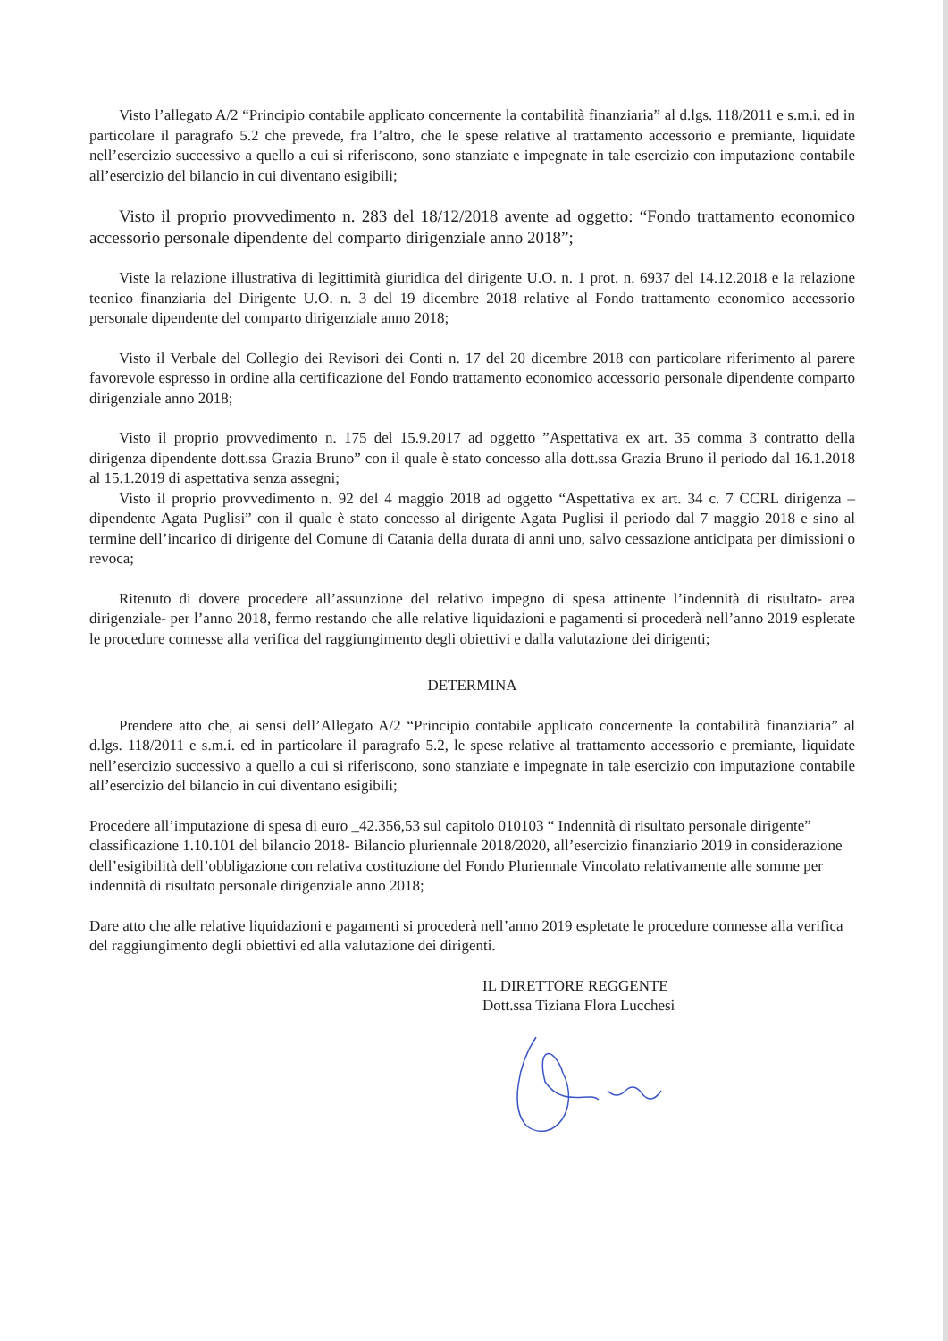Visto l’allegato A/2 “Principio contabile applicato concernente la contabilità finanziaria” al d.lgs. 118/2011 e s.m.i. ed in particolare il paragrafo 5.2 che prevede, fra l’altro, che le spese relative al trattamento accessorio e premiante, liquidate nell’esercizio successivo a quello a cui si riferiscono, sono stanziate e impegnate in tale esercizio con imputazione contabile all’esercizio del bilancio in cui diventano esigibili;
Visto il proprio provvedimento n. 283 del 18/12/2018 avente ad oggetto: “Fondo trattamento economico accessorio personale dipendente del comparto dirigenziale anno 2018”;
Viste la relazione illustrativa di legittimità giuridica del dirigente U.O. n. 1 prot. n. 6937 del 14.12.2018 e la relazione tecnico finanziaria del Dirigente U.O. n. 3 del 19 dicembre 2018 relative al Fondo trattamento economico accessorio personale dipendente del comparto dirigenziale anno 2018;
Visto il Verbale del Collegio dei Revisori dei Conti n. 17 del 20 dicembre 2018 con particolare riferimento al parere favorevole espresso in ordine alla certificazione del Fondo trattamento economico accessorio personale dipendente comparto dirigenziale anno 2018;
Visto il proprio provvedimento n. 175 del 15.9.2017 ad oggetto ”Aspettativa ex art. 35 comma 3 contratto della dirigenza dipendente dott.ssa Grazia Bruno” con il quale è stato concesso alla dott.ssa Grazia Bruno il periodo dal 16.1.2018 al 15.1.2019 di aspettativa senza assegni;
Visto il proprio provvedimento n. 92 del 4 maggio 2018 ad oggetto “Aspettativa ex art. 34 c. 7 CCRL dirigenza – dipendente Agata Puglisi” con il quale è stato concesso al dirigente Agata Puglisi il periodo dal 7 maggio 2018 e sino al termine dell’incarico di dirigente del Comune di Catania della durata di anni uno, salvo cessazione anticipata per dimissioni o revoca;
Ritenuto di dovere procedere all’assunzione del relativo impegno di spesa attinente l’indennità di risultato- area dirigenziale- per l’anno 2018, fermo restando che alle relative liquidazioni e pagamenti si procederà nell’anno 2019 espletate le procedure connesse alla verifica del raggiungimento degli obiettivi e dalla valutazione dei dirigenti;
DETERMINA
Prendere atto che, ai sensi dell’Allegato A/2 “Principio contabile applicato concernente la contabilità finanziaria” al d.lgs. 118/2011 e s.m.i. ed in particolare il paragrafo 5.2, le spese relative al trattamento accessorio e premiante, liquidate nell’esercizio successivo a quello a cui si riferiscono, sono stanziate e impegnate in tale esercizio con imputazione contabile all’esercizio del bilancio in cui diventano esigibili;
Procedere all’imputazione di spesa di euro _42.356,53 sul capitolo 010103 “ Indennità di risultato personale dirigente” classificazione 1.10.101 del bilancio 2018- Bilancio pluriennale 2018/2020, all’esercizio finanziario 2019 in considerazione dell’esigibilità dell’obbligazione con relativa costituzione del Fondo Pluriennale Vincolato relativamente alle somme per indennità di risultato personale dirigenziale anno 2018;
Dare atto che alle relative liquidazioni e pagamenti si procederà nell’anno 2019 espletate le procedure connesse alla verifica del raggiungimento degli obiettivi ed alla valutazione dei dirigenti.
IL DIRETTORE REGGENTE
Dott.ssa Tiziana Flora Lucchesi